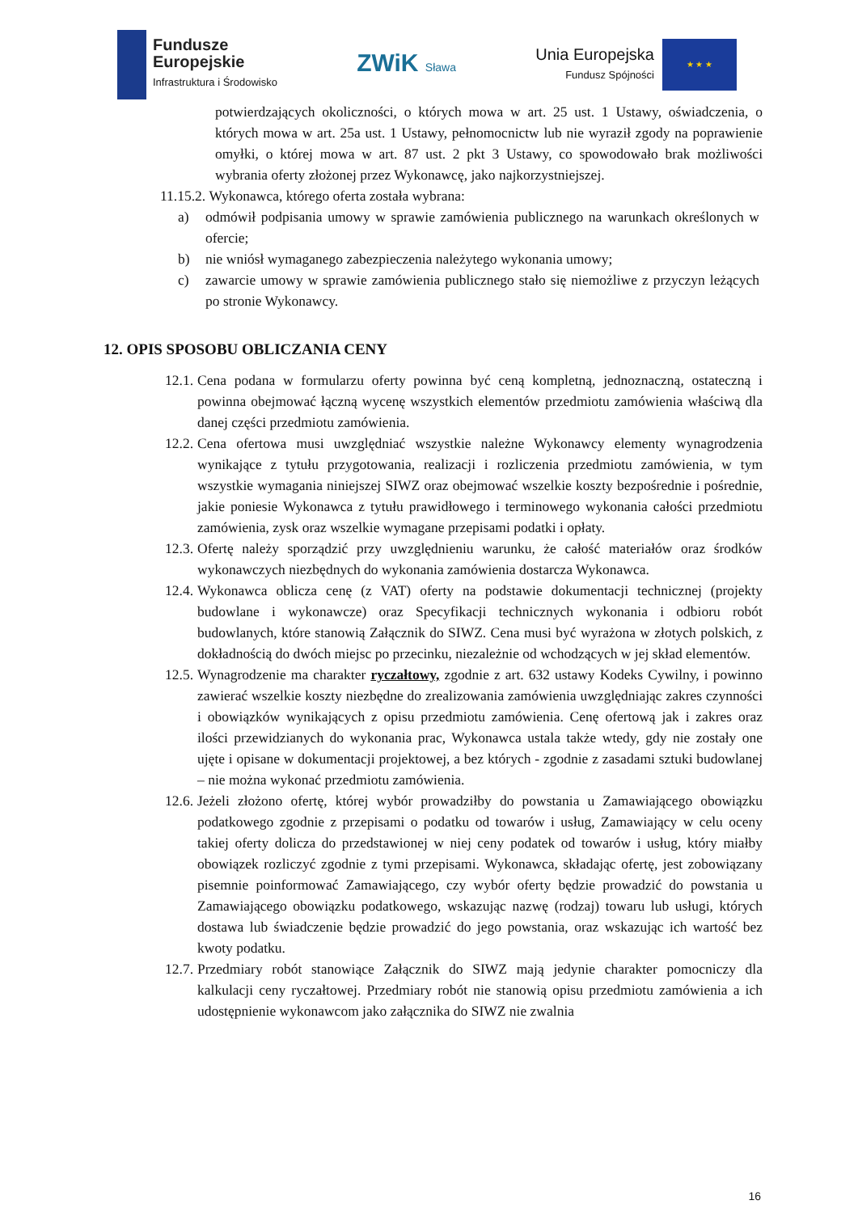Fundusze
Europejskie
Infrastruktura i Środowisko
ZWiK Sława
Unia Europejska
Fundusz Spójności
★ ★ ★
potwierdzających okoliczności, o których mowa w art. 25 ust. 1 Ustawy, oświadczenia, o których mowa w art. 25a ust. 1 Ustawy, pełnomocnictw lub nie wyraził zgody na poprawienie omyłki, o której mowa w art. 87 ust. 2 pkt 3 Ustawy, co spowodowało brak możliwości wybrania oferty złożonej przez Wykonawcę, jako najkorzystniejszej.
11.15.2. Wykonawca, którego oferta została wybrana:
a) odmówił podpisania umowy w sprawie zamówienia publicznego na warunkach określonych w ofercie;
b) nie wniósł wymaganego zabezpieczenia należytego wykonania umowy;
c) zawarcie umowy w sprawie zamówienia publicznego stało się niemożliwe z przyczyn leżących po stronie Wykonawcy.
12. OPIS SPOSOBU OBLICZANIA CENY
12.1. Cena podana w formularzu oferty powinna być ceną kompletną, jednoznaczną, ostateczną i powinna obejmować łączną wycenę wszystkich elementów przedmiotu zamówienia właściwą dla danej części przedmiotu zamówienia.
12.2. Cena ofertowa musi uwzględniać wszystkie należne Wykonawcy elementy wynagrodzenia wynikające z tytułu przygotowania, realizacji i rozliczenia przedmiotu zamówienia, w tym wszystkie wymagania niniejszej SIWZ oraz obejmować wszelkie koszty bezpośrednie i pośrednie, jakie poniesie Wykonawca z tytułu prawidłowego i terminowego wykonania całości przedmiotu zamówienia, zysk oraz wszelkie wymagane przepisami podatki i opłaty.
12.3. Ofertę należy sporządzić przy uwzględnieniu warunku, że całość materiałów oraz środków wykonawczych niezbędnych do wykonania zamówienia dostarcza Wykonawca.
12.4. Wykonawca oblicza cenę (z VAT) oferty na podstawie dokumentacji technicznej (projekty budowlane i wykonawcze) oraz Specyfikacji technicznych wykonania i odbioru robót budowlanych, które stanowią Załącznik do SIWZ. Cena musi być wyrażona w złotych polskich, z dokładnością do dwóch miejsc po przecinku, niezależnie od wchodzących w jej skład elementów.
12.5. Wynagrodzenie ma charakter ryczałtowy, zgodnie z art. 632 ustawy Kodeks Cywilny, i powinno zawierać wszelkie koszty niezbędne do zrealizowania zamówienia uwzględniając zakres czynności i obowiązków wynikających z opisu przedmiotu zamówienia. Cenę ofertową jak i zakres oraz ilości przewidzianych do wykonania prac, Wykonawca ustala także wtedy, gdy nie zostały one ujęte i opisane w dokumentacji projektowej, a bez których - zgodnie z zasadami sztuki budowlanej – nie można wykonać przedmiotu zamówienia.
12.6. Jeżeli złożono ofertę, której wybór prowadziłby do powstania u Zamawiającego obowiązku podatkowego zgodnie z przepisami o podatku od towarów i usług, Zamawiający w celu oceny takiej oferty dolicza do przedstawionej w niej ceny podatek od towarów i usług, który miałby obowiązek rozliczyć zgodnie z tymi przepisami. Wykonawca, składając ofertę, jest zobowiązany pisemnie poinformować Zamawiającego, czy wybór oferty będzie prowadzić do powstania u Zamawiającego obowiązku podatkowego, wskazując nazwę (rodzaj) towaru lub usługi, których dostawa lub świadczenie będzie prowadzić do jego powstania, oraz wskazując ich wartość bez kwoty podatku.
12.7. Przedmiary robót stanowiące Załącznik do SIWZ mają jedynie charakter pomocniczy dla kalkulacji ceny ryczałtowej. Przedmiary robót nie stanowią opisu przedmiotu zamówienia a ich udostępnienie wykonawcom jako załącznika do SIWZ nie zwalnia
16